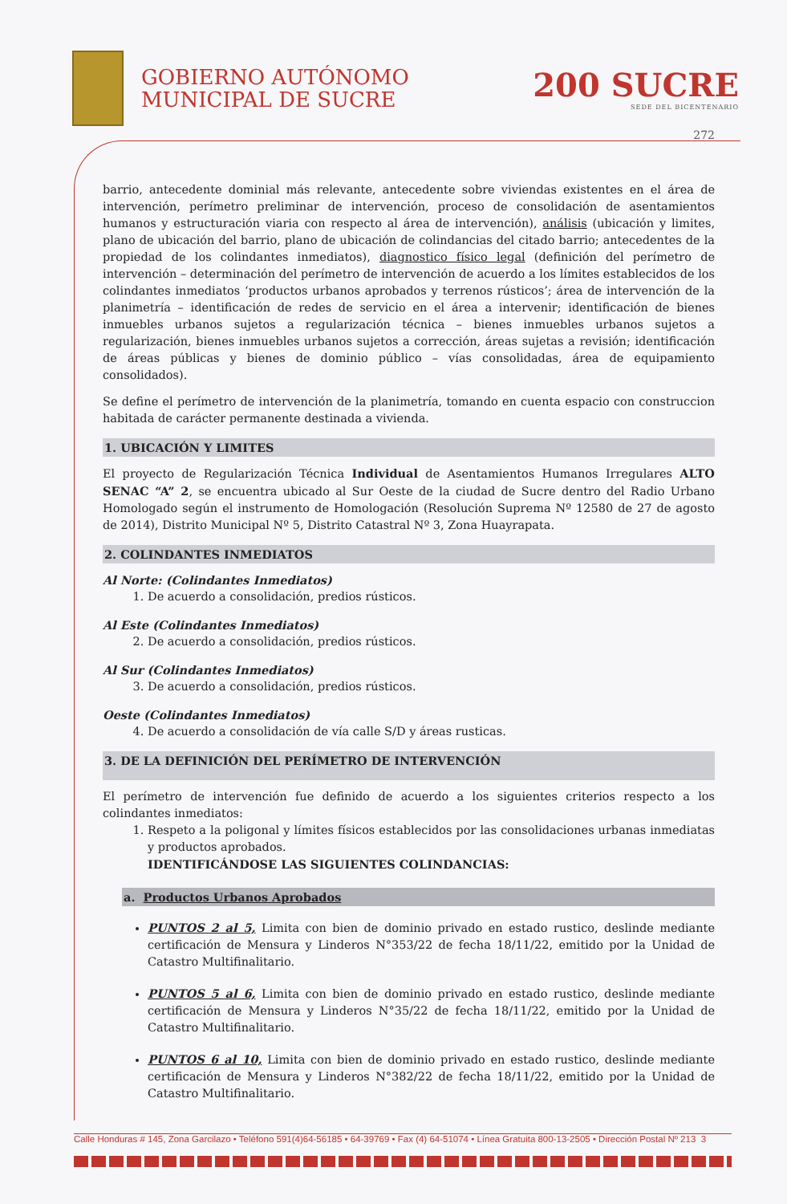GOBIERNO AUTÓNOMO
MUNICIPAL DE SUCRE
200 SUCRE
SEDE DEL BICENTENARIO
272
barrio, antecedente dominial más relevante, antecedente sobre viviendas existentes en el área de intervención, perímetro preliminar de intervención, proceso de consolidación de asentamientos humanos y estructuración viaria con respecto al área de intervención), análisis (ubicación y limites, plano de ubicación del barrio, plano de ubicación de colindancias del citado barrio; antecedentes de la propiedad de los colindantes inmediatos), diagnostico físico legal (definición del perímetro de intervención – determinación del perímetro de intervención de acuerdo a los límites establecidos de los colindantes inmediatos ‘productos urbanos aprobados y terrenos rústicos’; área de intervención de la planimetría – identificación de redes de servicio en el área a intervenir; identificación de bienes inmuebles urbanos sujetos a regularización técnica – bienes inmuebles urbanos sujetos a regularización, bienes inmuebles urbanos sujetos a corrección, áreas sujetas a revisión; identificación de áreas públicas y bienes de dominio público – vías consolidadas, área de equipamiento consolidados).
Se define el perímetro de intervención de la planimetría, tomando en cuenta espacio con construccion habitada de carácter permanente destinada a vivienda.
1. UBICACIÓN Y LIMITES
El proyecto de Regularización Técnica Individual de Asentamientos Humanos Irregulares ALTO SENAC “A” 2, se encuentra ubicado al Sur Oeste de la ciudad de Sucre dentro del Radio Urbano Homologado según el instrumento de Homologación (Resolución Suprema Nº 12580 de 27 de agosto de 2014), Distrito Municipal Nº 5, Distrito Catastral Nº 3, Zona Huayrapata.
2. COLINDANTES INMEDIATOS
Al Norte: (Colindantes Inmediatos)
1. De acuerdo a consolidación, predios rústicos.
Al Este (Colindantes Inmediatos)
2. De acuerdo a consolidación, predios rústicos.
Al Sur (Colindantes Inmediatos)
3. De acuerdo a consolidación, predios rústicos.
Oeste (Colindantes Inmediatos)
4. De acuerdo a consolidación de vía calle S/D y áreas rusticas.
3. DE LA DEFINICIÓN DEL PERÍMETRO DE INTERVENCIÓN
El perímetro de intervención fue definido de acuerdo a los siguientes criterios respecto a los colindantes inmediatos:
1. Respeto a la poligonal y límites físicos establecidos por las consolidaciones urbanas inmediatas y productos aprobados.
IDENTIFICÁNDOSE LAS SIGUIENTES COLINDANCIAS:
a. Productos Urbanos Aprobados
PUNTOS 2 al 5, Limita con bien de dominio privado en estado rustico, deslinde mediante certificación de Mensura y Linderos N°353/22 de fecha 18/11/22, emitido por la Unidad de Catastro Multifinalitario.
PUNTOS 5 al 6, Limita con bien de dominio privado en estado rustico, deslinde mediante certificación de Mensura y Linderos N°35/22 de fecha 18/11/22, emitido por la Unidad de Catastro Multifinalitario.
PUNTOS 6 al 10, Limita con bien de dominio privado en estado rustico, deslinde mediante certificación de Mensura y Linderos N°382/22 de fecha 18/11/22, emitido por la Unidad de Catastro Multifinalitario.
Calle Honduras # 145, Zona Garcilazo • Teléfono 591(4)64-56185 • 64-39769 • Fax (4) 64-51074 • Línea Gratuita 800-13-2505 • Dirección Postal Nº 213 3